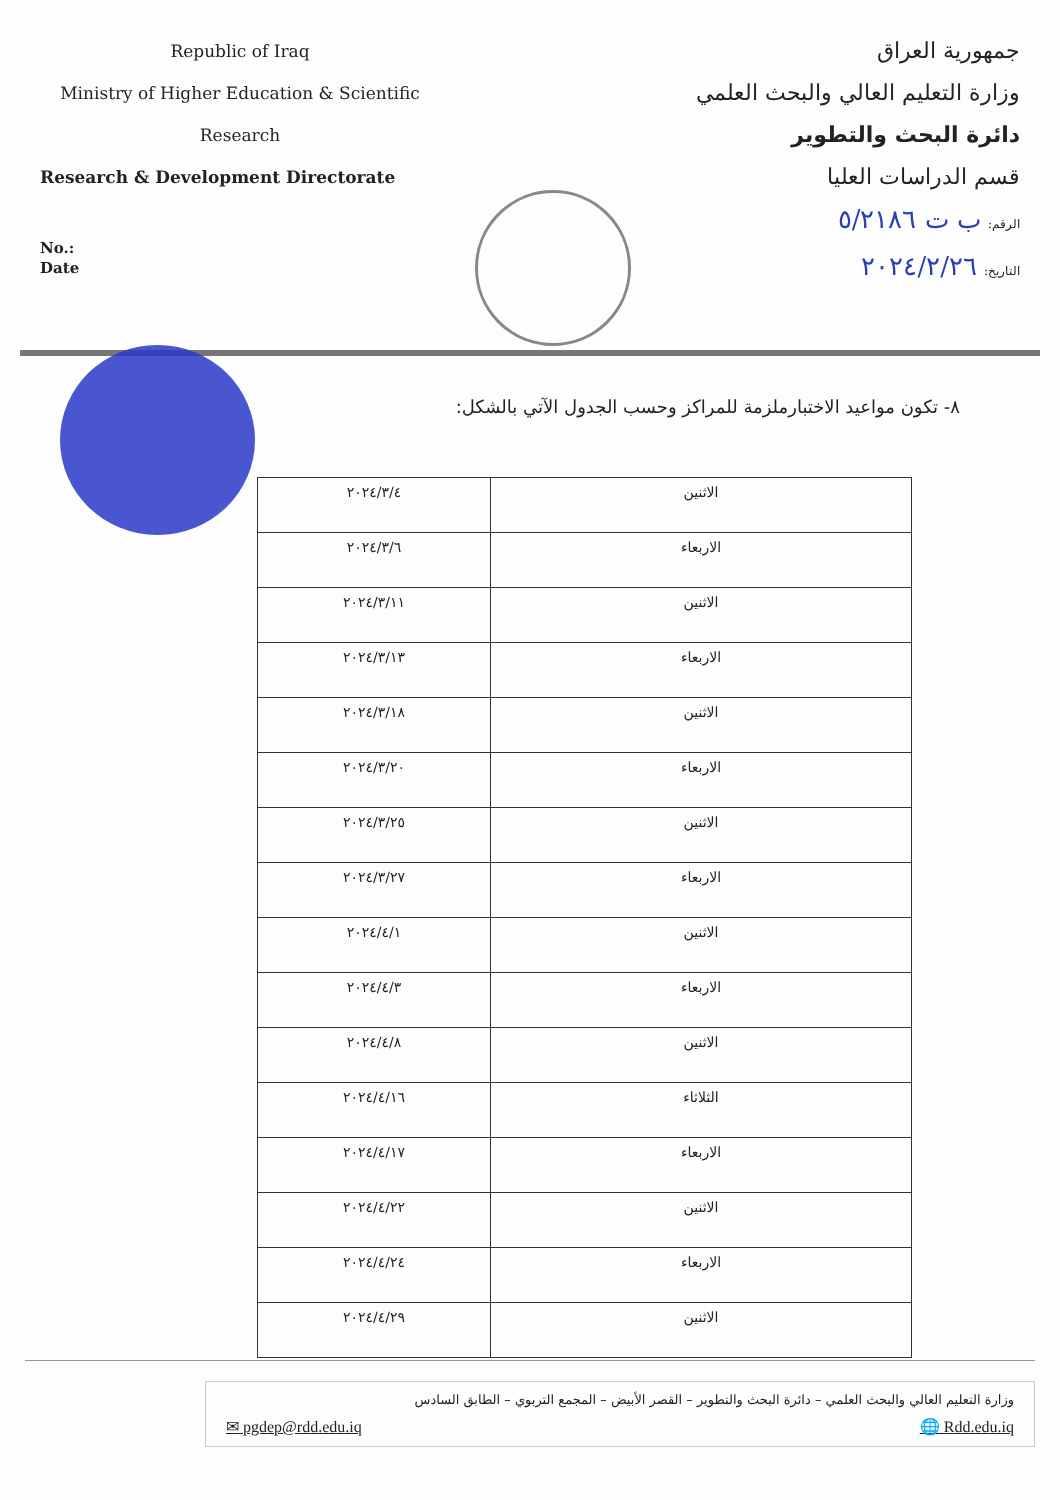Republic of Iraq
Ministry of Higher Education & Scientific
Research
Research & Development Directorate
No.:
Date
جمهورية العراق
وزارة التعليم العالي والبحث العلمي
دائرة البحث والتطوير
قسم الدراسات العليا
الرقم: ب ت ٥/٢١٨٦
التاريخ: ٢٠٢٤/٢/٢٦
٨- تكون مواعيد الاختبارملزمة للمراكز وحسب الجدول الآتي بالشكل:
| الاثنين | ٢٠٢٤/٣/٤ |
| الاربعاء | ٢٠٢٤/٣/٦ |
| الاثنين | ٢٠٢٤/٣/١١ |
| الاربعاء | ٢٠٢٤/٣/١٣ |
| الاثنين | ٢٠٢٤/٣/١٨ |
| الاربعاء | ٢٠٢٤/٣/٢٠ |
| الاثنين | ٢٠٢٤/٣/٢٥ |
| الاربعاء | ٢٠٢٤/٣/٢٧ |
| الاثنين | ٢٠٢٤/٤/١ |
| الاربعاء | ٢٠٢٤/٤/٣ |
| الاثنين | ٢٠٢٤/٤/٨ |
| الثلاثاء | ٢٠٢٤/٤/١٦ |
| الاربعاء | ٢٠٢٤/٤/١٧ |
| الاثنين | ٢٠٢٤/٤/٢٢ |
| الاربعاء | ٢٠٢٤/٤/٢٤ |
| الاثنين | ٢٠٢٤/٤/٢٩ |
وزارة التعليم العالي والبحث العلمي – دائرة البحث والتطوير – القصر الأبيض – المجمع التربوي – الطابق السادس
✉ pgdep@rdd.edu.iq 🌐 Rdd.edu.iq